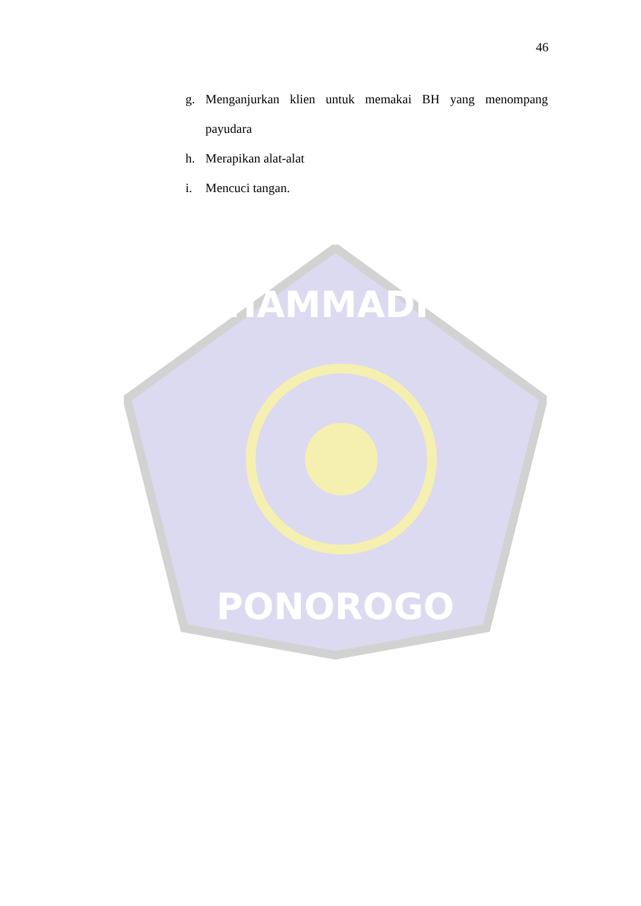MUHAMMADIYAH
PONOROGO
46
g. Menganjurkan klien untuk memakai BH yang menompang payudara
h. Merapikan alat-alat
i. Mencuci tangan.